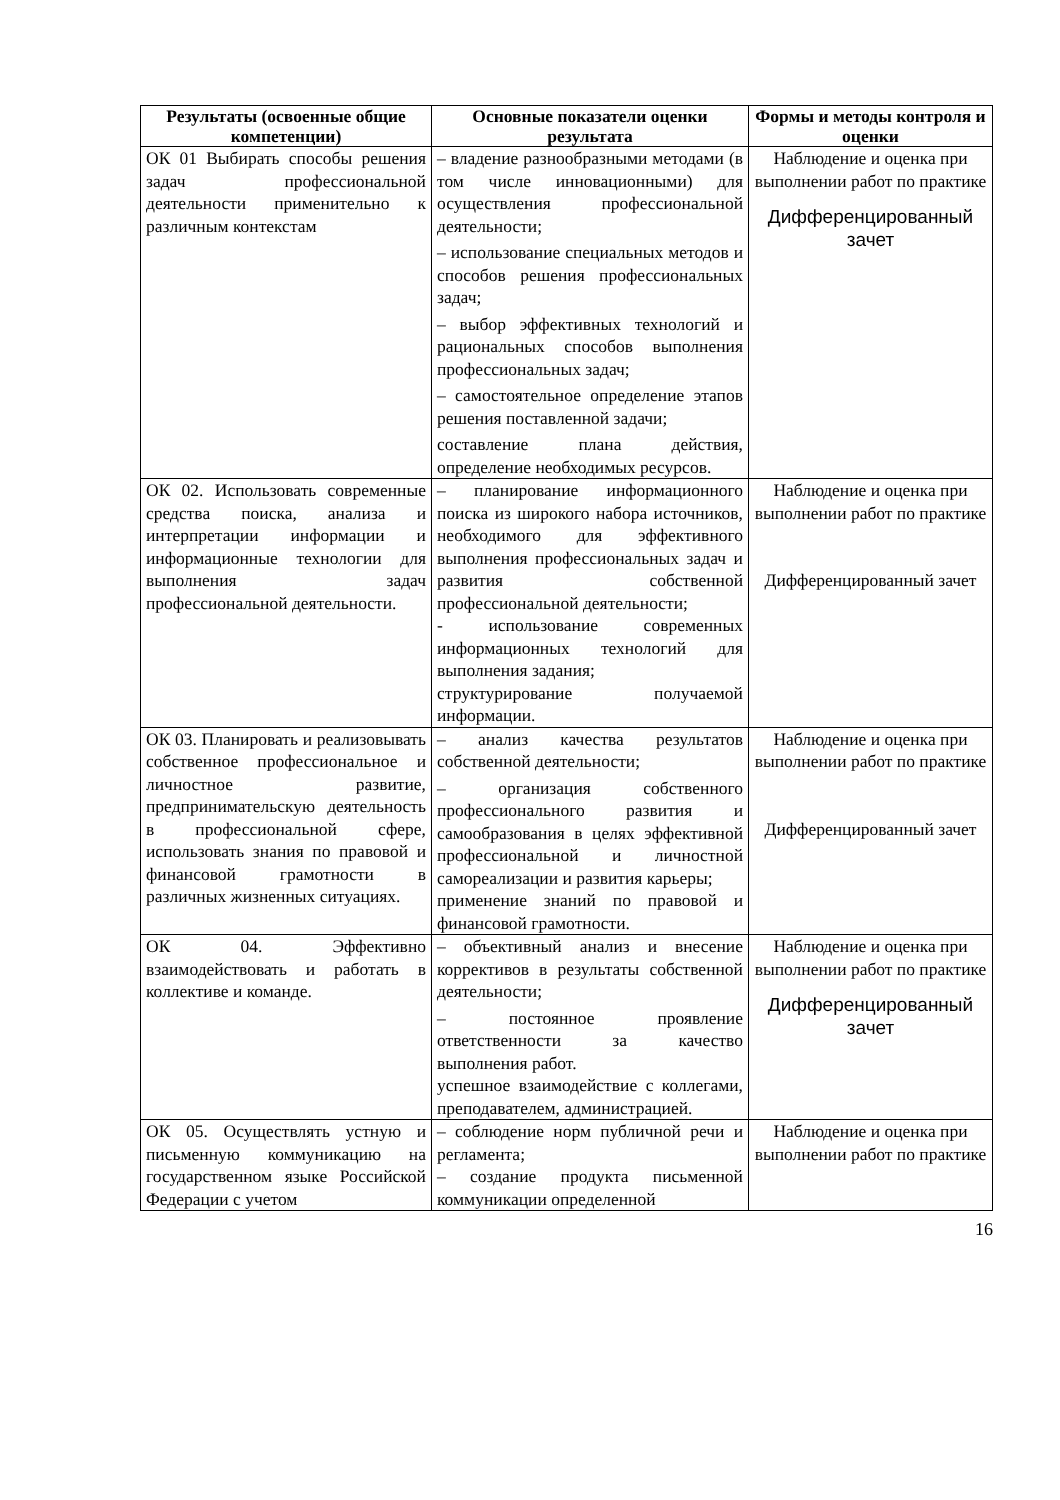| Результаты (освоенные общие компетенции) | Основные показатели оценки результата | Формы и методы контроля и оценки |
| --- | --- | --- |
| ОК 01 Выбирать способы решения задач профессиональной деятельности применительно к различным контекстам | – владение разнообразными методами (в том числе инновационными) для осуществления профессиональной деятельности; – использование специальных методов и способов решения профессиональных задач; – выбор эффективных технологий и рациональных способов выполнения профессиональных задач; – самостоятельное определение этапов решения поставленной задачи; составление плана действия, определение необходимых ресурсов. | Наблюдение и оценка при выполнении работ по практике Дифференцированный зачет |
| ОК 02. Использовать современные средства поиска, анализа и интерпретации информации и информационные технологии для выполнения задач профессиональной деятельности. | – планирование информационного поиска из широкого набора источников, необходимого для эффективного выполнения профессиональных задач и развития собственной профессиональной деятельности; - использование современных информационных технологий для выполнения задания; структурирование получаемой информации. | Наблюдение и оценка при выполнении работ по практике Дифференцированный зачет |
| ОК 03. Планировать и реализовывать собственное профессиональное и личностное развитие, предпринимательскую деятельность в профессиональной сфере, использовать знания по правовой и финансовой грамотности в различных жизненных ситуациях. | – анализ качества результатов собственной деятельности; – организация собственного профессионального развития и самообразования в целях эффективной профессиональной и личностной самореализации и развития карьеры; применение знаний по правовой и финансовой грамотности. | Наблюдение и оценка при выполнении работ по практике Дифференцированный зачет |
| ОК 04. Эффективно взаимодействовать и работать в коллективе и команде. | – объективный анализ и внесение коррективов в результаты собственной деятельности; – постоянное проявление ответственности за качество выполнения работ. успешное взаимодействие с коллегами, преподавателем, администрацией. | Наблюдение и оценка при выполнении работ по практике Дифференцированный зачет |
| ОК 05. Осуществлять устную и письменную коммуникацию на государственном языке Российской Федерации с учетом | – соблюдение норм публичной речи и регламента; – создание продукта письменной коммуникации определенной | Наблюдение и оценка при выполнении работ по практике |
16